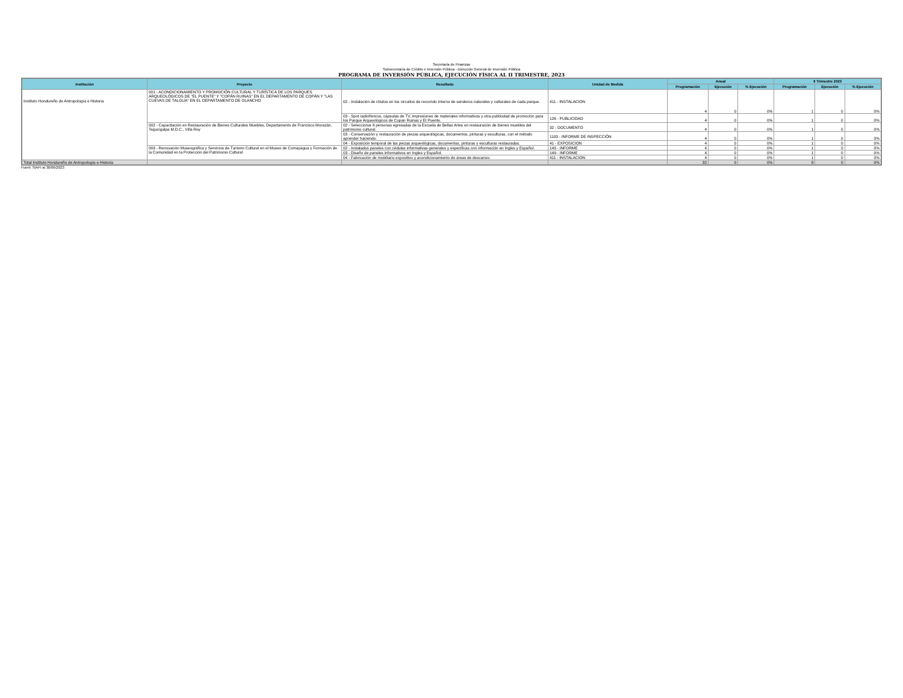Secretaría de Finanzas
Subsecretaría de Crédito e Inversión Pública - Dirección General de Inversión Pública
PROGRAMA DE INVERSIÓN PÚBLICA, EJECUCIÓN FÍSICA AL II TRIMESTRE, 2023
| Institución | Proyecto | Resultado | Unidad de Medida | Anual | | | II Trimestre 2023 | | |
| --- | --- | --- | --- | --- | --- | --- | --- | --- | --- |
| | | | | Programación | Ejecución | % Ejecución | Programación | Ejecución | % Ejecución |
| Instituto Hondureño de Antropología e Historia | 001 - ACONDICIONAMIENTO Y PROMOCIÓN CULTURAL Y TURÍSTICA DE LOS PARQUES ARQUEOLÓGICOS DE "EL PUENTE" Y "COPÁN RUINAS" EN EL DEPARTAMENTO DE COPÁN Y "LAS CUEVAS DE TALGUA" EN EL DEPARTAMENTO DE OLANCHO | 02 - Instalación de rótulos en los circuitos de recorrido interno de senderos naturales y culturales de cada parque. | 411 - INSTALACION | 4 | 0 | 0% | 1 | 0 | 0% |
| | | 03 - Spot radiofónicos, cápsulas de TV, impresiones de materiales informativos y otra publicidad de promoción para los Parque Arqueológicos de Copan Ruinas y El Puente. | 126 - PUBLICIDAD | 4 | 0 | 0% | 1 | 0 | 0% |
| | 002 - Capacitación en Restauración de Bienes Culturales Muebles, Departamento de Francisco Morazán, Tegucigalpa M.D.C., Villa Roy | 02 - Seleccionar 8 personas egresadas de la Escuela de Bellas Artes en restauración de bienes muebles del patrimonio cultural. | 32 - DOCUMENTO | 4 | 0 | 0% | 1 | 0 | 0% |
| | | 03 - Conservación y restauración de piezas arqueológicas, documentos, pinturas y esculturas, con el método aprender haciendo. | 1103 - INFORME DE INSPECCIÓN | 4 | 0 | 0% | 1 | 0 | 0% |
| | | 04 - Exposición temporal de las piezas arqueológicas, documentos, pinturas y esculturas restauradas. | 41 - EXPOSICION | 4 | 0 | 0% | 1 | 0 | 0% |
| | 003 - Renovación Museográfica y Servicios de Turismo Cultural en el Museo de Comayagua y Formación de la Comunidad en la Protección del Patrimonio Cultural | 02 - Instalados paneles con cédulas informativas generales y especificas con información en Ingles y Español. | 149 - INFORME | 4 | 0 | 0% | 1 | 0 | 0% |
| | | 03 - Diseño de paneles informativos en Ingles y Español. | 149 - INFORME | 4 | 0 | 0% | 1 | 0 | 0% |
| | | 04 - Fabricación de mobiliario expositivo y acondicionamiento de áreas de descanso. | 411 - INSTALACION | 4 | 0 | 0% | 1 | 0 | 0% |
| Total Instituto Hondureño de Antropología e Historia | | | | 32 | 0 | 0% | 8 | 0 | 0% |
Fuent: SIAFI al 30/06/2023